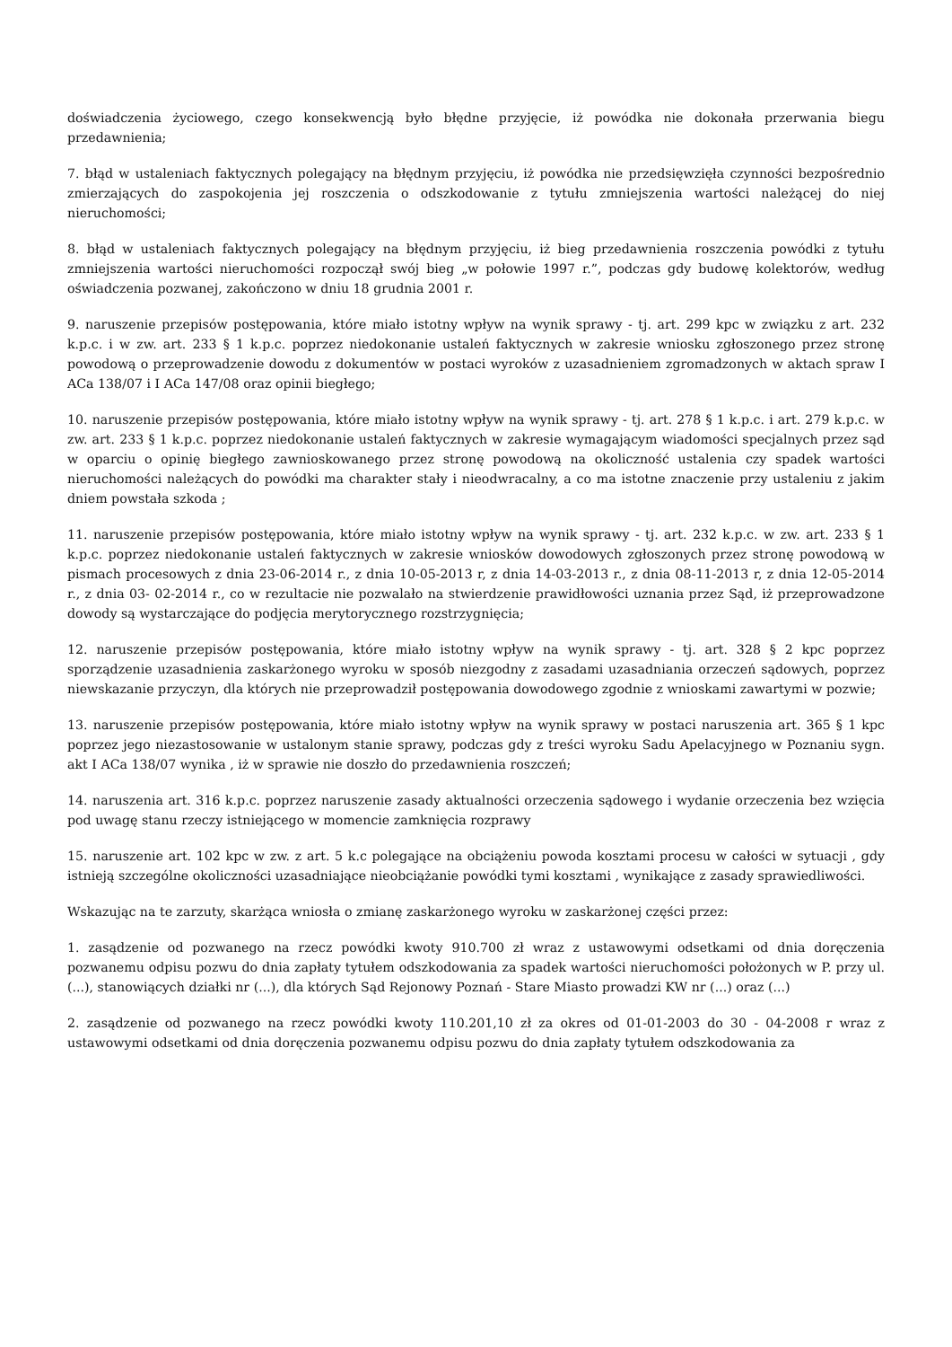doświadczenia życiowego, czego konsekwencją było błędne przyjęcie, iż powódka nie dokonała przerwania biegu przedawnienia;
7. błąd w ustaleniach faktycznych polegający na błędnym przyjęciu, iż powódka nie przedsięwzięła czynności bezpośrednio zmierzających do zaspokojenia jej roszczenia o odszkodowanie z tytułu zmniejszenia wartości należącej do niej nieruchomości;
8. błąd w ustaleniach faktycznych polegający na błędnym przyjęciu, iż bieg przedawnienia roszczenia powódki z tytułu zmniejszenia wartości nieruchomości rozpoczął swój bieg „w połowie 1997 r.”, podczas gdy budowę kolektorów, według oświadczenia pozwanej, zakończono w dniu 18 grudnia 2001 r.
9. naruszenie przepisów postępowania, które miało istotny wpływ na wynik sprawy - tj. art. 299 kpc w związku z art. 232 k.p.c. i w zw. art. 233 § 1 k.p.c. poprzez niedokonanie ustaleń faktycznych w zakresie wniosku zgłoszonego przez stronę powodową o przeprowadzenie dowodu z dokumentów w postaci wyroków z uzasadnieniem zgromadzonych w aktach spraw I ACa 138/07 i I ACa 147/08 oraz opinii biegłego;
10. naruszenie przepisów postępowania, które miało istotny wpływ na wynik sprawy - tj. art. 278 § 1 k.p.c. i art. 279 k.p.c. w zw. art. 233 § 1 k.p.c. poprzez niedokonanie ustaleń faktycznych w zakresie wymagającym wiadomości specjalnych przez sąd w oparciu o opinię biegłego zawnioskowanego przez stronę powodową na okoliczność ustalenia czy spadek wartości nieruchomości należących do powódki ma charakter stały i nieodwracalny, a co ma istotne znaczenie przy ustaleniu z jakim dniem powstała szkoda ;
11. naruszenie przepisów postępowania, które miało istotny wpływ na wynik sprawy - tj. art. 232 k.p.c. w zw. art. 233 § 1 k.p.c. poprzez niedokonanie ustaleń faktycznych w zakresie wniosków dowodowych zgłoszonych przez stronę powodową w pismach procesowych z dnia 23-06-2014 r., z dnia 10-05-2013 r, z dnia 14-03-2013 r., z dnia 08-11-2013 r, z dnia 12-05-2014 r., z dnia 03- 02-2014 r., co w rezultacie nie pozwalało na stwierdzenie prawidłowości uznania przez Sąd, iż przeprowadzone dowody są wystarczające do podjęcia merytorycznego rozstrzygnięcia;
12. naruszenie przepisów postępowania, które miało istotny wpływ na wynik sprawy - tj. art. 328 § 2 kpc poprzez sporządzenie uzasadnienia zaskarżonego wyroku w sposób niezgodny z zasadami uzasadniania orzeczeń sądowych, poprzez niewskazanie przyczyn, dla których nie przeprowadził postępowania dowodowego zgodnie z wnioskami zawartymi w pozwie;
13. naruszenie przepisów postępowania, które miało istotny wpływ na wynik sprawy w postaci naruszenia art. 365 § 1 kpc poprzez jego niezastosowanie w ustalonym stanie sprawy, podczas gdy z treści wyroku Sadu Apelacyjnego w Poznaniu sygn. akt I ACa 138/07 wynika , iż w sprawie nie doszło do przedawnienia roszczeń;
14. naruszenia art. 316 k.p.c. poprzez naruszenie zasady aktualności orzeczenia sądowego i wydanie orzeczenia bez wzięcia pod uwagę stanu rzeczy istniejącego w momencie zamknięcia rozprawy
15. naruszenie art. 102 kpc w zw. z art. 5 k.c polegające na obciążeniu powoda kosztami procesu w całości w sytuacji , gdy istnieją szczególne okoliczności uzasadniające nieobciążanie powódki tymi kosztami , wynikające z zasady sprawiedliwości.
Wskazując na te zarzuty, skarżąca wniosła o zmianę zaskarżonego wyroku w zaskarżonej części przez:
1. zasądzenie od pozwanego na rzecz powódki kwoty 910.700 zł wraz z ustawowymi odsetkami od dnia doręczenia pozwanemu odpisu pozwu do dnia zapłaty tytułem odszkodowania za spadek wartości nieruchomości położonych w P. przy ul. (...), stanowiących działki nr (...), dla których Sąd Rejonowy Poznań - Stare Miasto prowadzi KW nr (...) oraz (...)
2. zasądzenie od pozwanego na rzecz powódki kwoty 110.201,10 zł za okres od 01-01-2003 do 30 - 04-2008 r wraz z ustawowymi odsetkami od dnia doręczenia pozwanemu odpisu pozwu do dnia zapłaty tytułem odszkodowania za